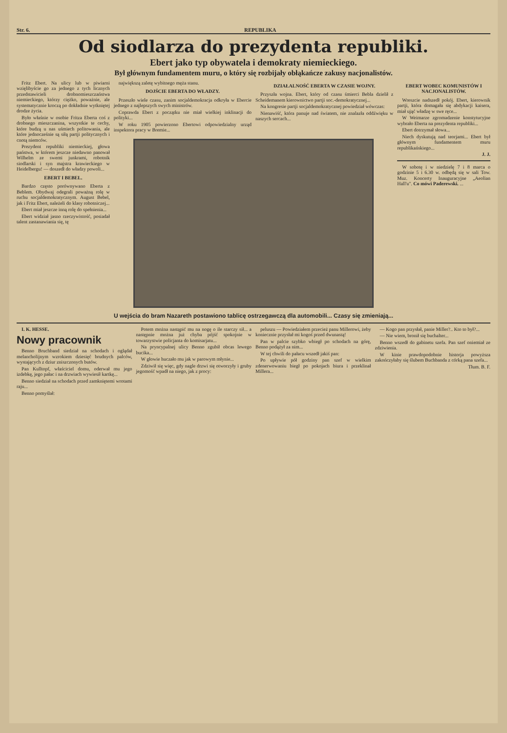Str. 6. REPUBLIKA
Od siodlarza do prezydenta republiki.
Ebert jako typ obywatela i demokraty niemieckiego.
Był głównym fundamentem muru, o który się rozbijały obłąkańcze zakusy nacjonalistów.
Fritz Ebert. Na ulicy lub w piwiarni wzięlibyście go za jednego z tych licznych przedstawicieli drobnomieszczaństwa niemieckiego, którzy ciężko, poważnie, ale systematycznie kroczą po dokładnie wytkniętej drodze życia.
Było właśnie w osobie Fritza Eberta coś z drobnego mieszczanina, wszystkie te cechy, które budzą u nas uśmiech politowania, ale które jednocześnie są siłą partji politycznych i cnotą niemców.
Prezydent republiki niemieckiej, głowa państwa, w którem jeszcze niedawno panował Wilhelm ze swemi junkrami, robotnik siodlarski i syn majstra krawieckiego w Heidelbergu! — doszedł do władzy powoli...
EBERT I BEBEL.
Bardzo często porównywano Eberta z Beblem. Obydwaj odegrali poważną rolę w ruchu socjaldemokratycznym. August Bebel, jak i Fritz Ebert, należeli do klasy robotniczej...
Ebert miał jeszcze inną rolę do spełnienia...
Ebert widział jasno rzeczywistość, posiadał talent zastanawiania się, tę
największą zaletę wybitnego męża stanu.
DOJŚCIE EBERTA DO WŁADZY.
Przeszło wiele czasu, zanim socjaldemokracja odkryła w Ebercie jednego z najlepszych swych ministrów.
Coprawda Ebert z początku nie miał wielkiej inklinacji do polityki...
W roku 1905 powierzono Ebertowi odpowiedzialny urząd inspektora pracy w Bremie...
DZIAŁALNOŚĆ EBERTA W CZASIE WOJNY.
Przyszła wojna. Ebert, który od czasu śmierci Bebla dzielił z Scheidemanem kierownictwo partji soc.-demokratycznej...
Na kongresie partji socjaldemokratycznej powiedział wówczas:
Nienawiść, która panuje nad światem, nie znalazła oddźwięku w naszych sercach...
U wejścia do bram Nazareth postawiono tablicę ostrzegawczą dla automobili... Czasy się zmieniają...
EBERT WOBEC KOMUNISTÓW I NACJONALISTÓW.
Wreszcie nadszedł pokój. Ebert, kierownik partji, która domagała się abdykacji kaisera, miał ująć władzę w swe ręce...
W Weimarze zgromadzenie konstytucyjne wybrało Eberta na prezydenta republiki...
Ebert dotrzymał słowa...
Niech dyskutują nad teorjami... Ebert był głównym fundamentem muru republikańskiego...
J. J.
W sobotę i w niedzielę 7 i 8 marca o godzinie 5 i 6.30 w. odbędą się w sali Tow. Muz. Koncerty Inauguracyjne „Aeolian Hall'u". Co mówi Paderewski. ...
I. K. HESSE.
Nowy pracownik
Benno Bruchband siedział na schodach i oglądał melancholijnym wzrokiem dziesięć brudnych palców, wystających z dziur zniszczonych butów.
Pan Kulltopf, właściciel domu, oderwał mu jego izdebkę, jego pałac i na drzwiach wywiesił kartkę...
Benno siedział na schodach przed zamkniętemi wrotami raju...
Benno pomyślał:
Potem można nastąpić mu na nogę o ile starczy sił... a następnie można już chyba pójść spokojnie w towarzystwie policjanta do komisarjatu...
Na pryncypalnej ulicy Benno zgubił obcas lewego bucika...
W głowie huczało mu jak w parowym młynie...
Zdziwił się więc, gdy nagle drzwi się otworzyły i gruby jegomość wpadł na niego, jak z procy:
peluszu — Powiedziałem przecież panu Millerowi, żeby koniecznie przysłał mi kogoś przed dwunastą!
Pan w palcie szybko wbiegł po schodach na górę, Benno podążył za nim...
W tej chwili do pałacu wszedł jakiś pan:
Po upływie pół godziny pan szef w wielkim zdenerwowaniu biegł po pokojach biura i przeklinał Millera...
— Kogo pan przysłał, panie Miller?.. Kto to był?...
— Nie wiem, bronił się buchalter...
Benno wszedł do gabinetu szefa. Pan szef oniemiał ze zdziwienia.
W kinie prawdopodobnie historja powyższa zakończyłaby się ślubem Buchbanda z córką pana szefa...
Tłum. B. F.